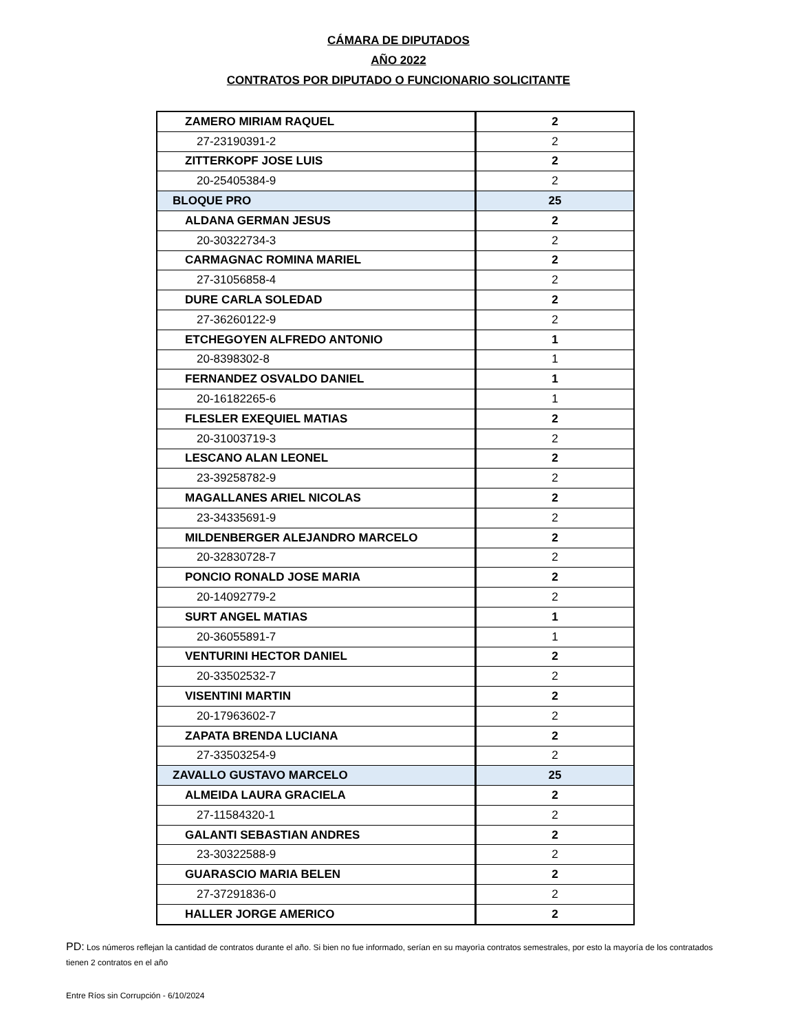CÁMARA DE DIPUTADOS
AÑO 2022
CONTRATOS POR DIPUTADO O FUNCIONARIO SOLICITANTE
| ZAMERO MIRIAM RAQUEL | 2 |
| 27-23190391-2 | 2 |
| ZITTERKOPF JOSE LUIS | 2 |
| 20-25405384-9 | 2 |
| BLOQUE PRO | 25 |
| ALDANA GERMAN JESUS | 2 |
| 20-30322734-3 | 2 |
| CARMAGNAC ROMINA MARIEL | 2 |
| 27-31056858-4 | 2 |
| DURE CARLA SOLEDAD | 2 |
| 27-36260122-9 | 2 |
| ETCHEGOYEN ALFREDO ANTONIO | 1 |
| 20-8398302-8 | 1 |
| FERNANDEZ OSVALDO DANIEL | 1 |
| 20-16182265-6 | 1 |
| FLESLER EXEQUIEL MATIAS | 2 |
| 20-31003719-3 | 2 |
| LESCANO ALAN LEONEL | 2 |
| 23-39258782-9 | 2 |
| MAGALLANES ARIEL NICOLAS | 2 |
| 23-34335691-9 | 2 |
| MILDENBERGER ALEJANDRO MARCELO | 2 |
| 20-32830728-7 | 2 |
| PONCIO RONALD JOSE MARIA | 2 |
| 20-14092779-2 | 2 |
| SURT ANGEL MATIAS | 1 |
| 20-36055891-7 | 1 |
| VENTURINI HECTOR DANIEL | 2 |
| 20-33502532-7 | 2 |
| VISENTINI MARTIN | 2 |
| 20-17963602-7 | 2 |
| ZAPATA BRENDA LUCIANA | 2 |
| 27-33503254-9 | 2 |
| ZAVALLO GUSTAVO MARCELO | 25 |
| ALMEIDA LAURA GRACIELA | 2 |
| 27-11584320-1 | 2 |
| GALANTI SEBASTIAN ANDRES | 2 |
| 23-30322588-9 | 2 |
| GUARASCIO MARIA BELEN | 2 |
| 27-37291836-0 | 2 |
| HALLER JORGE AMERICO | 2 |
PD: Los números reflejan la cantidad de contratos durante el año. Si bien no fue informado, serían en su mayorìa contratos semestrales, por esto la mayoría de los contratados tienen 2 contratos en el año
Entre Ríos sin Corrupción - 6/10/2024